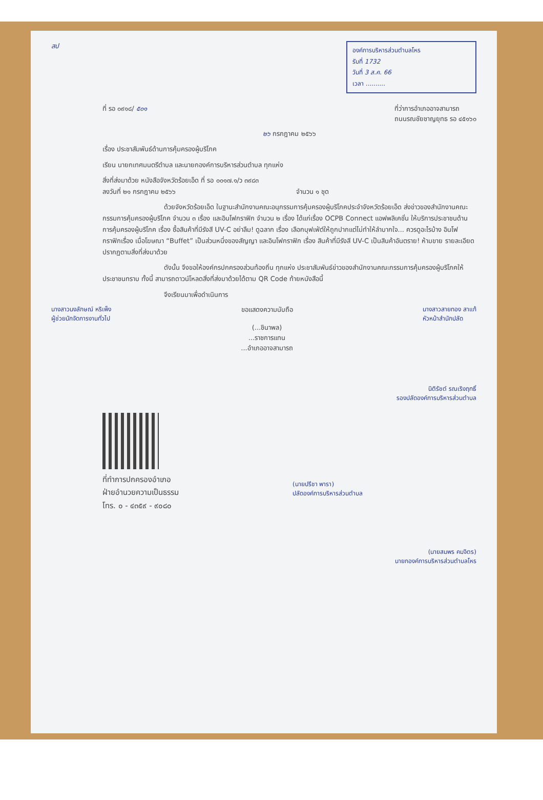สป
องค์การบริหารส่วนตำบลโหร
รับที่ 1732
วันที่ 3 ส.ค. 66
เวลา ..........
ที่ รอ ๐๙๑๘/ ๕๐๑ ที่ว่าการอำเภออาจสามารถ
ถนนรณชัยชาญยุทธ รอ ๔๕๑๖๐
๒๖ กรกฎาคม ๒๕๖๖
เรื่อง ประชาสัมพันธ์ด้านการคุ้มครองผู้บริโภค
เรียน นายกเทศมนตรีตำบล และนายกองค์การบริหารส่วนตำบล ทุกแห่ง
สิ่งที่ส่งมาด้วย หนังสือจังหวัดร้อยเอ็ด ที่ รอ ๐๐๑๗.๑/ว ๓๙๘๓
ลงวันที่ ๒๑ กรกฎาคม ๒๕๖๖ จำนวน ๑ ชุด
ด้วยจังหวัดร้อยเอ็ด ในฐานะสำนักงานคณะอนุกรรมการคุ้มครองผู้บริโภคประจำจังหวัดร้อยเอ็ด ส่งข่าวของสำนักงานคณะกรรมการคุ้มครองผู้บริโภค จำนวน ๓ เรื่อง และอินโฟกราฟิก จำนวน ๒ เรื่อง ได้แก่เรื่อง OCPB Connect แอฟพลิเคชั่น ให้บริการประชาชนด้านการคุ้มครองผู้บริโภค เรื่อง ซื้อสินค้าที่มีรังสี UV-C อย่าลืม! ดูฉลาก เรื่อง เลือกบุฟเฟ่ต์ให้ถูกปากแต่ไม่ทำให้ลำบากใจ... ควรดูอะไรบ้าง อินโฟกราฟิกเรื่อง เมื่อโฆษณา “Buffet” เป็นส่วนหนึ่งของสัญญา และอินโฟกราฟิก เรื่อง สินค้าที่มีรังสี UV-C เป็นสินค้าอันตราย! ห้ามขาย รายละเอียดปรากฏตามสิ่งที่ส่งมาด้วย
ดังนั้น จึงขอให้องค์กรปกครองส่วนท้องถิ่น ทุกแห่ง ประชาสัมพันธ์ข่าวของสำนักงานคณะกรรมการคุ้มครองผู้บริโภคให้ประชาชนทราบ ทั้งนี้ สามารถดาวน์โหลดสิ่งที่ส่งมาด้วยได้ตาม QR Code ท้ายหนังสือนี้
จึงเรียนมาเพื่อดำเนินการ
นางสาวนงลักษณ์ หริเพ็ง
ผู้ช่วยนักจัดการงานทั่วไป
ขอแสดงความนับถือ
(...ชินาพล)
...ราชการแทน
...อำเภออาจสามารถ
นางสาวสายทอง สาแก้
หัวหน้าสำนักปลัด
นิติรัชต์ รณเริงฤทธิ์
รองปลัดองค์การบริหารส่วนตำบล
ที่ทำการปกครองอำเภอ
ฝ่ายอำนวยความเป็นธรรม
โทร. ๐ - ๔๓๕๙ - ๙๐๘๐
(นายปรีชา พารา)
ปลัดองค์การบริหารส่วนตำบล
(นายสมพร คมจิตร)
นายกองค์การบริหารส่วนตำบลโหร